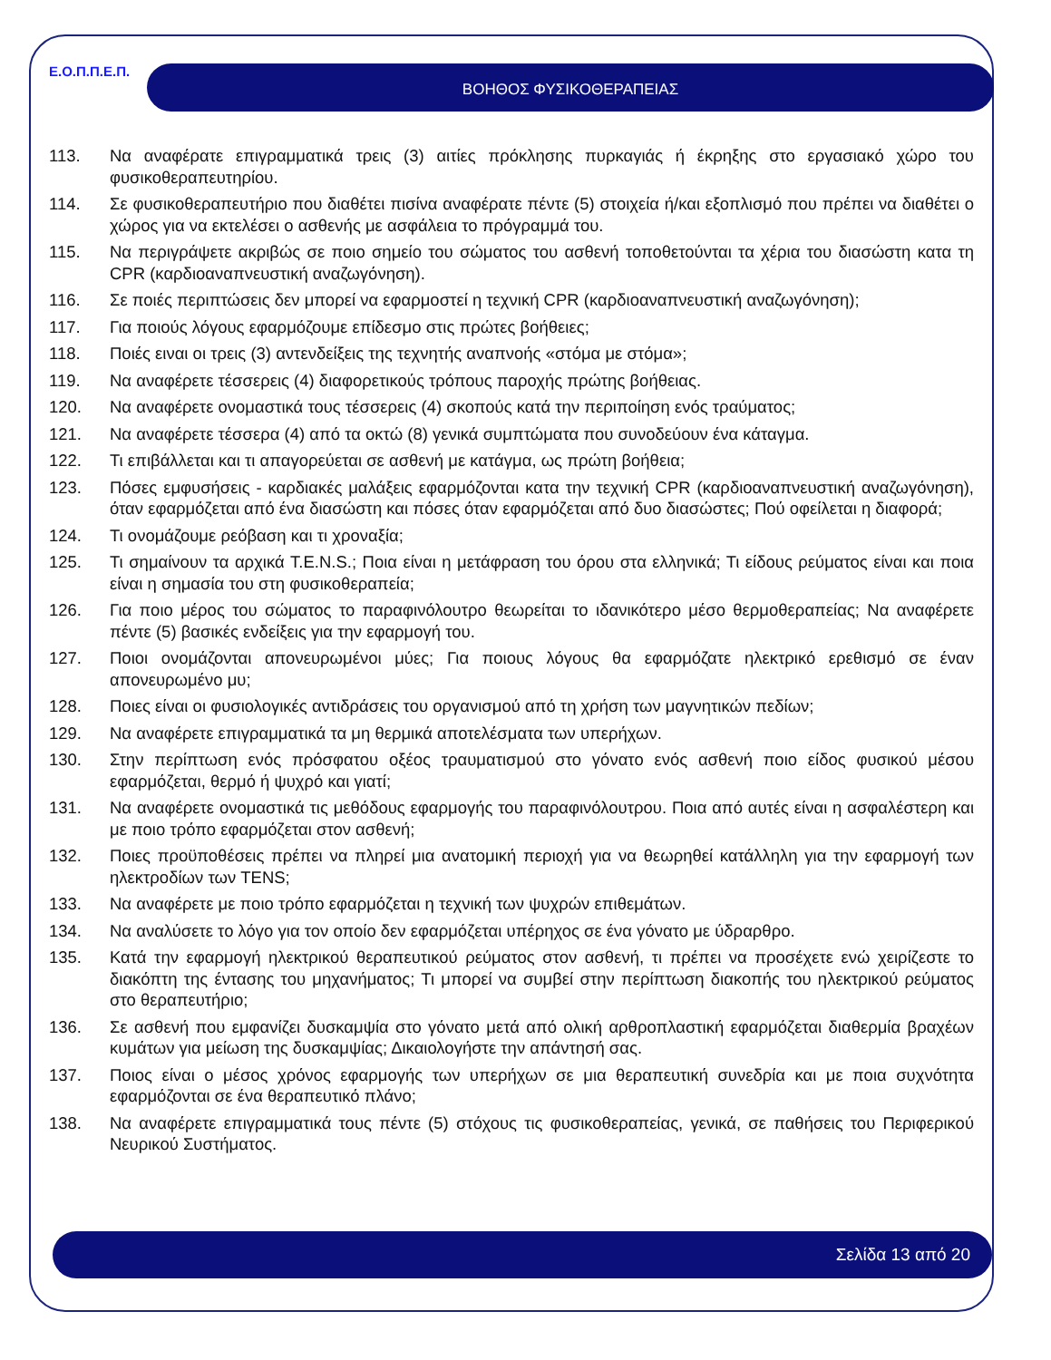Ε.Ο.Π.Π.Ε.Π. ΒΟΗΘΟΣ ΦΥΣΙΚΟΘΕΡΑΠΕΙΑΣ
113. Να αναφέρατε επιγραμματικά τρεις (3) αιτίες πρόκλησης πυρκαγιάς ή έκρηξης στο εργασιακό χώρο του φυσικοθεραπευτηρίου.
114. Σε φυσικοθεραπευτήριο που διαθέτει πισίνα αναφέρατε πέντε (5) στοιχεία ή/και εξοπλισμό που πρέπει να διαθέτει ο χώρος για να εκτελέσει ο ασθενής με ασφάλεια το πρόγραμμά του.
115. Να περιγράψετε ακριβώς σε ποιο σημείο του σώματος του ασθενή τοποθετούνται τα χέρια του διασώστη κατα τη CPR (καρδιοαναπνευστική αναζωγόνηση).
116. Σε ποιές περιπτώσεις δεν μπορεί να εφαρμοστεί η τεχνική CPR (καρδιοαναπνευστική αναζωγόνηση);
117. Για ποιούς λόγους εφαρμόζουμε επίδεσμο στις πρώτες βοήθειες;
118. Ποιές ειναι οι τρεις (3) αντενδείξεις της τεχνητής αναπνοής «στόμα με στόμα»;
119. Να αναφέρετε τέσσερεις (4) διαφορετικούς τρόπους παροχής πρώτης βοήθειας.
120. Να αναφέρετε ονομαστικά τους τέσσερεις (4) σκοπούς κατά την περιποίηση ενός τραύματος;
121. Να αναφέρετε τέσσερα (4) από τα οκτώ (8) γενικά συμπτώματα που συνοδεύουν ένα κάταγμα.
122. Τι επιβάλλεται και τι απαγορεύεται σε ασθενή με κατάγμα, ως πρώτη βοήθεια;
123. Πόσες εμφυσήσεις - καρδιακές μαλάξεις εφαρμόζονται κατα την τεχνική CPR (καρδιοαναπνευστική αναζωγόνηση), όταν εφαρμόζεται από ένα διασώστη και πόσες όταν εφαρμόζεται από δυο διασώστες; Πού οφείλεται η διαφορά;
124. Τι ονομάζουμε ρεόβαση και τι χροναξία;
125. Τι σημαίνουν τα αρχικά T.E.N.S.; Ποια είναι η μετάφραση του όρου στα ελληνικά; Τι είδους ρεύματος είναι και ποια είναι η σημασία του στη φυσικοθεραπεία;
126. Για ποιο μέρος του σώματος το παραφινόλουτρο θεωρείται το ιδανικότερο μέσο θερμοθεραπείας; Να αναφέρετε πέντε (5) βασικές ενδείξεις για την εφαρμογή του.
127. Ποιοι ονομάζονται απονευρωμένοι μύες; Για ποιους λόγους θα εφαρμόζατε ηλεκτρικό ερεθισμό σε έναν απονευρωμένο μυ;
128. Ποιες είναι οι φυσιολογικές αντιδράσεις του οργανισμού από τη χρήση των μαγνητικών πεδίων;
129. Να αναφέρετε επιγραμματικά τα μη θερμικά αποτελέσματα των υπερήχων.
130. Στην περίπτωση ενός πρόσφατου οξέος τραυματισμού στο γόνατο ενός ασθενή ποιο είδος φυσικού μέσου εφαρμόζεται, θερμό ή ψυχρό και γιατί;
131. Να αναφέρετε ονομαστικά τις μεθόδους εφαρμογής του παραφινόλουτρου. Ποια από αυτές είναι η ασφαλέστερη και με ποιο τρόπο εφαρμόζεται στον ασθενή;
132. Ποιες προϋποθέσεις πρέπει να πληρεί μια ανατομική περιοχή για να θεωρηθεί κατάλληλη για την εφαρμογή των ηλεκτροδίων των TENS;
133. Να αναφέρετε με ποιο τρόπο εφαρμόζεται η τεχνική των ψυχρών επιθεμάτων.
134. Να αναλύσετε το λόγο για τον οποίο δεν εφαρμόζεται υπέρηχος σε ένα γόνατο με ύδραρθρο.
135. Κατά την εφαρμογή ηλεκτρικού θεραπευτικού ρεύματος στον ασθενή, τι πρέπει να προσέχετε ενώ χειρίζεστε το διακόπτη της έντασης του μηχανήματος; Τι μπορεί να συμβεί στην περίπτωση διακοπής του ηλεκτρικού ρεύματος στο θεραπευτήριο;
136. Σε ασθενή που εμφανίζει δυσκαμψία στο γόνατο μετά από ολική αρθροπλαστική εφαρμόζεται διαθερμία βραχέων κυμάτων για μείωση της δυσκαμψίας; Δικαιολογήστε την απάντησή σας.
137. Ποιος είναι ο μέσος χρόνος εφαρμογής των υπερήχων σε μια θεραπευτική συνεδρία και με ποια συχνότητα εφαρμόζονται σε ένα θεραπευτικό πλάνο;
138. Να αναφέρετε επιγραμματικά τους πέντε (5) στόχους τις φυσικοθεραπείας, γενικά, σε παθήσεις του Περιφερικού Νευρικού Συστήματος.
Σελίδα 13 από 20